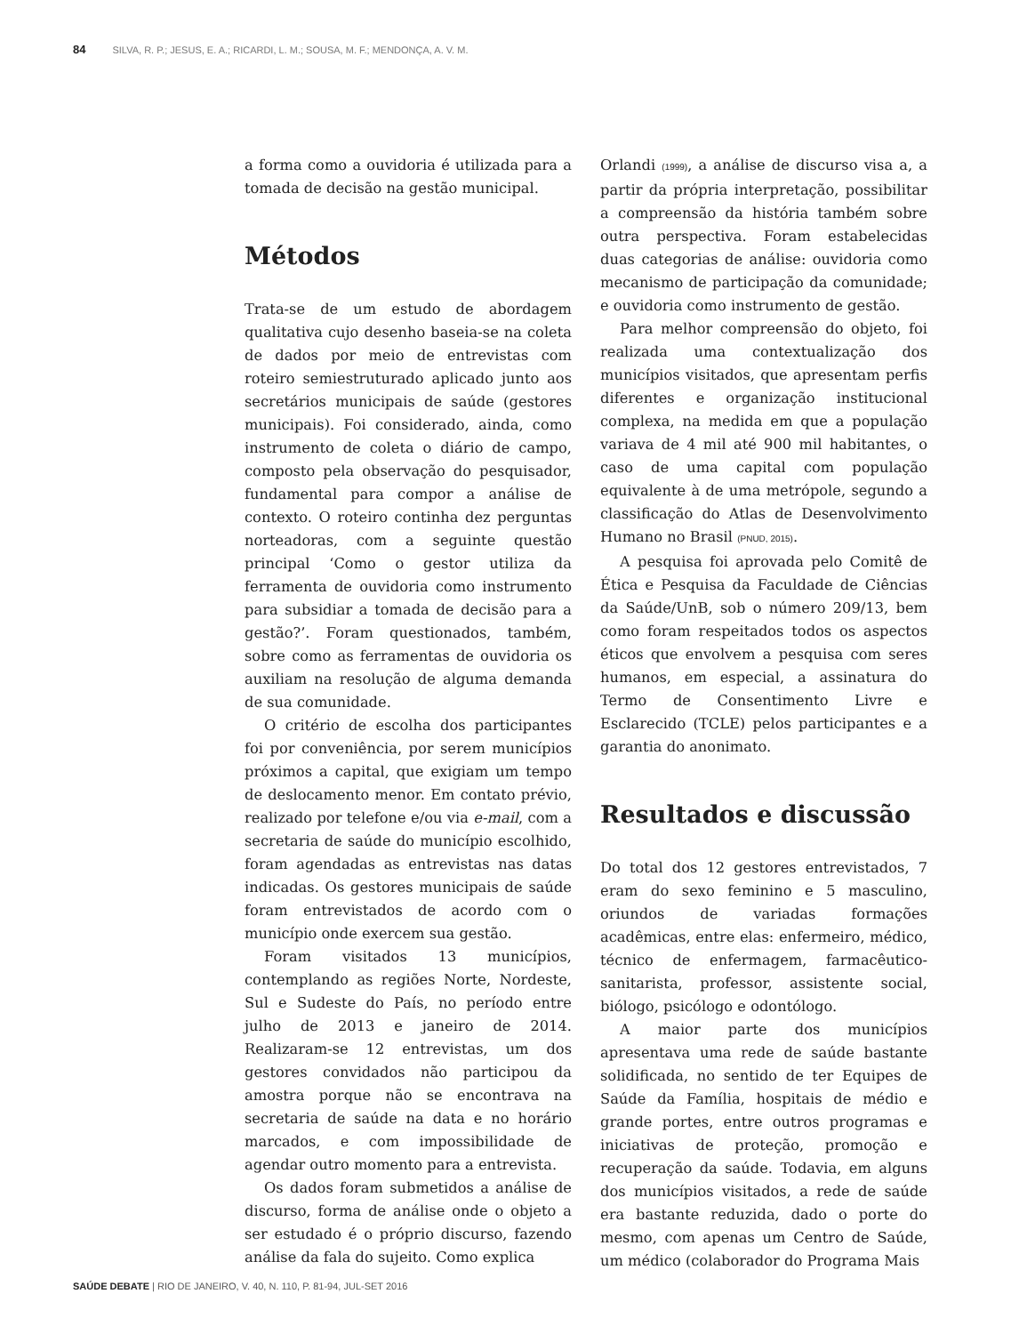84 SILVA, R. P.; JESUS, E. A.; RICARDI, L. M.; SOUSA, M. F.; MENDONÇA, A. V. M.
a forma como a ouvidoria é utilizada para a tomada de decisão na gestão municipal.
Métodos
Trata-se de um estudo de abordagem qualitativa cujo desenho baseia-se na coleta de dados por meio de entrevistas com roteiro semiestruturado aplicado junto aos secretários municipais de saúde (gestores municipais). Foi considerado, ainda, como instrumento de coleta o diário de campo, composto pela observação do pesquisador, fundamental para compor a análise de contexto. O roteiro continha dez perguntas norteadoras, com a seguinte questão principal ‘Como o gestor utiliza da ferramenta de ouvidoria como instrumento para subsidiar a tomada de decisão para a gestão?’. Foram questionados, também, sobre como as ferramentas de ouvidoria os auxiliam na resolução de alguma demanda de sua comunidade.
O critério de escolha dos participantes foi por conveniência, por serem municípios próximos a capital, que exigiam um tempo de deslocamento menor. Em contato prévio, realizado por telefone e/ou via e-mail, com a secretaria de saúde do município escolhido, foram agendadas as entrevistas nas datas indicadas. Os gestores municipais de saúde foram entrevistados de acordo com o município onde exercem sua gestão.
Foram visitados 13 municípios, contemplando as regiões Norte, Nordeste, Sul e Sudeste do País, no período entre julho de 2013 e janeiro de 2014. Realizaram-se 12 entrevistas, um dos gestores convidados não participou da amostra porque não se encontrava na secretaria de saúde na data e no horário marcados, e com impossibilidade de agendar outro momento para a entrevista.
Os dados foram submetidos a análise de discurso, forma de análise onde o objeto a ser estudado é o próprio discurso, fazendo análise da fala do sujeito. Como explica
Orlandi (1999), a análise de discurso visa a, a partir da própria interpretação, possibilitar a compreensão da história também sobre outra perspectiva. Foram estabelecidas duas categorias de análise: ouvidoria como mecanismo de participação da comunidade; e ouvidoria como instrumento de gestão.
Para melhor compreensão do objeto, foi realizada uma contextualização dos municípios visitados, que apresentam perfis diferentes e organização institucional complexa, na medida em que a população variava de 4 mil até 900 mil habitantes, o caso de uma capital com população equivalente à de uma metrópole, segundo a classificação do Atlas de Desenvolvimento Humano no Brasil (PNUD, 2015).
A pesquisa foi aprovada pelo Comitê de Ética e Pesquisa da Faculdade de Ciências da Saúde/UnB, sob o número 209/13, bem como foram respeitados todos os aspectos éticos que envolvem a pesquisa com seres humanos, em especial, a assinatura do Termo de Consentimento Livre e Esclarecido (TCLE) pelos participantes e a garantia do anonimato.
Resultados e discussão
Do total dos 12 gestores entrevistados, 7 eram do sexo feminino e 5 masculino, oriundos de variadas formações acadêmicas, entre elas: enfermeiro, médico, técnico de enfermagem, farmacêutico-sanitarista, professor, assistente social, biólogo, psicólogo e odontólogo.
A maior parte dos municípios apresentava uma rede de saúde bastante solidificada, no sentido de ter Equipes de Saúde da Família, hospitais de médio e grande portes, entre outros programas e iniciativas de proteção, promoção e recuperação da saúde. Todavia, em alguns dos municípios visitados, a rede de saúde era bastante reduzida, dado o porte do mesmo, com apenas um Centro de Saúde, um médico (colaborador do Programa Mais
SAÚDE DEBATE | RIO DE JANEIRO, V. 40, N. 110, P. 81-94, JUL-SET 2016